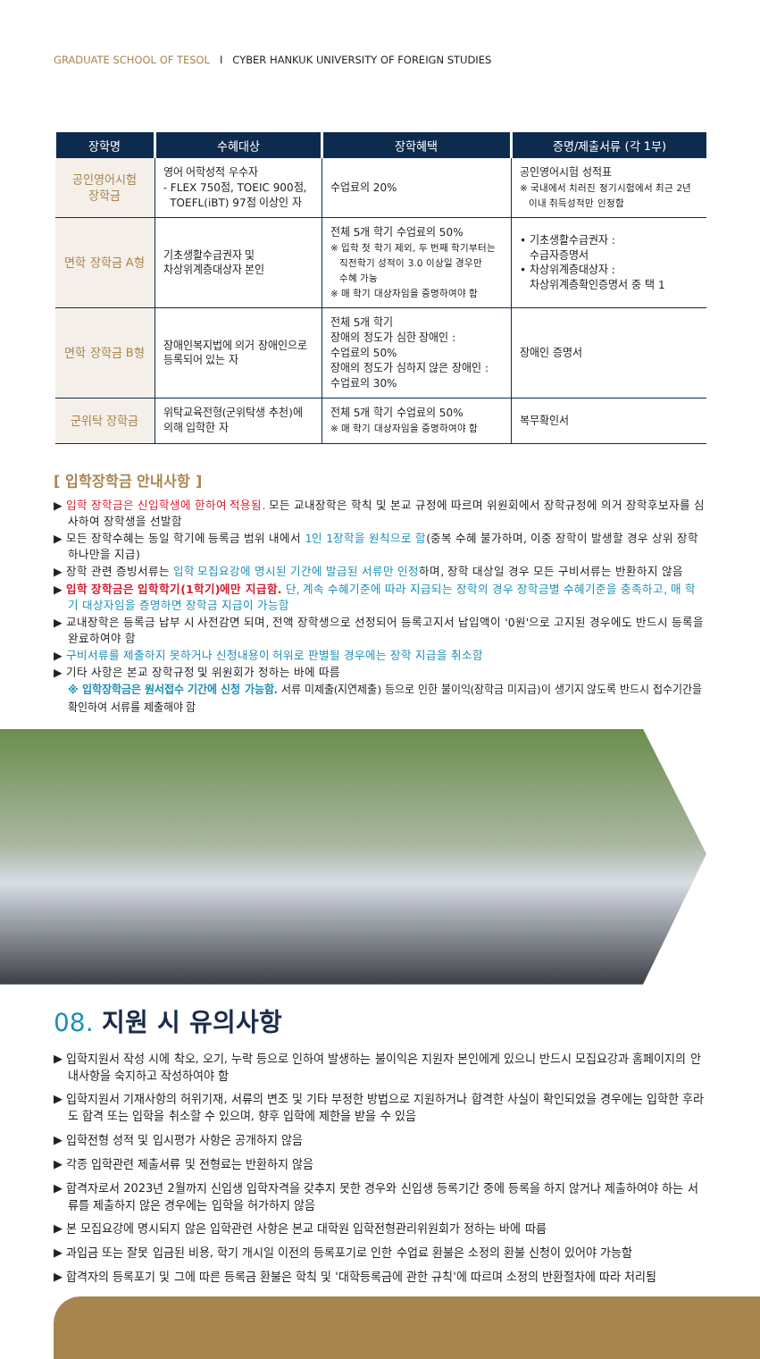GRADUATE SCHOOL OF TESOL I CYBER HANKUK UNIVERSITY OF FOREIGN STUDIES
| 장학명 | 수혜대상 | 장학혜택 | 증명/제출서류 (각 1부) |
| --- | --- | --- | --- |
| 공인영어시험 장학금 | 영어 어학성적 우수자 - FLEX 750점, TOEIC 900점, TOEFL(iBT) 97점 이상인 자 | 수업료의 20% | 공인영어시험 성적표 ※ 국내에서 치러진 정기시험에서 최근 2년 이내 취득성적만 인정함 |
| 면학 장학금 A형 | 기초생활수급권자 및 차상위계층대상자 본인 | 전체 5개 학기 수업료의 50% ※ 입학 첫 학기 제외, 두 번째 학기부터는 직전학기 성적이 3.0 이상일 경우만 수혜 가능 ※ 매 학기 대상자임을 증명하여야 함 | • 기초생활수급권자 : 수급자증명서 • 차상위계층대상자 : 차상위계층확인증명서 중 택 1 |
| 면학 장학금 B형 | 장애인복지법에 의거 장애인으로 등록되어 있는 자 | 전체 5개 학기 장애의 정도가 심한 장애인 : 수업료의 50% 장애의 정도가 심하지 않은 장애인 : 수업료의 30% | 장애인 증명서 |
| 군위탁 장학금 | 위탁교육전형(군위탁생 추천)에 의해 입학한 자 | 전체 5개 학기 수업료의 50% ※ 매 학기 대상자임을 증명하여야 함 | 복무확인서 |
[ 입학장학금 안내사항 ]
▶ 입학 장학금은 신입학생에 한하여 적용됨. 모든 교내장학은 학칙 및 본교 규정에 따르며 위원회에서 장학규정에 의거 장학후보자를 심사하여 장학생을 선발함
▶ 모든 장학수혜는 동일 학기에 등록금 범위 내에서 1인 1장학을 원칙으로 함(중복 수혜 불가하며, 이중 장학이 발생할 경우 상위 장학 하나만을 지급)
▶ 장학 관련 증빙서류는 입학 모집요강에 명시된 기간에 발급된 서류만 인정하며, 장학 대상일 경우 모든 구비서류는 반환하지 않음
▶ 입학 장학금은 입학학기(1학기)에만 지급함. 단, 계속 수혜기준에 따라 지급되는 장학의 경우 장학금별 수혜기준을 충족하고, 매 학기 대상자임을 증명하면 장학금 지급이 가능함
▶ 교내장학은 등록금 납부 시 사전감면 되며, 전액 장학생으로 선정되어 등록고지서 납입액이 '0원'으로 고지된 경우에도 반드시 등록을 완료하여야 함
▶ 구비서류를 제출하지 못하거나 신청내용이 허위로 판별될 경우에는 장학 지급을 취소함
▶ 기타 사항은 본교 장학규정 및 위원회가 정하는 바에 따름
※ 입학장학금은 원서접수 기간에 신청 가능함. 서류 미제출(지연제출) 등으로 인한 불이익(장학금 미지급)이 생기지 않도록 반드시 접수기간을 확인하여 서류를 제출해야 함
08. 지원 시 유의사항
▶ 입학지원서 작성 시에 착오, 오기, 누락 등으로 인하여 발생하는 불이익은 지원자 본인에게 있으니 반드시 모집요강과 홈페이지의 안내사항을 숙지하고 작성하여야 함
▶ 입학지원서 기재사항의 허위기재, 서류의 변조 및 기타 부정한 방법으로 지원하거나 합격한 사실이 확인되었을 경우에는 입학한 후라도 합격 또는 입학을 취소할 수 있으며, 향후 입학에 제한을 받을 수 있음
▶ 입학전형 성적 및 입시평가 사항은 공개하지 않음
▶ 각종 입학관련 제출서류 및 전형료는 반환하지 않음
▶ 합격자로서 2023년 2월까지 신입생 입학자격을 갖추지 못한 경우와 신입생 등록기간 중에 등록을 하지 않거나 제출하여야 하는 서류를 제출하지 않은 경우에는 입학을 허가하지 않음
▶ 본 모집요강에 명시되지 않은 입학관련 사항은 본교 대학원 입학전형관리위원회가 정하는 바에 따름
▶ 과입금 또는 잘못 입금된 비용, 학기 개시일 이전의 등록포기로 인한 수업료 환불은 소정의 환불 신청이 있어야 가능함
▶ 합격자의 등록포기 및 그에 따른 등록금 환불은 학칙 및 '대학등록금에 관한 규칙'에 따르며 소정의 반환절차에 따라 처리됨